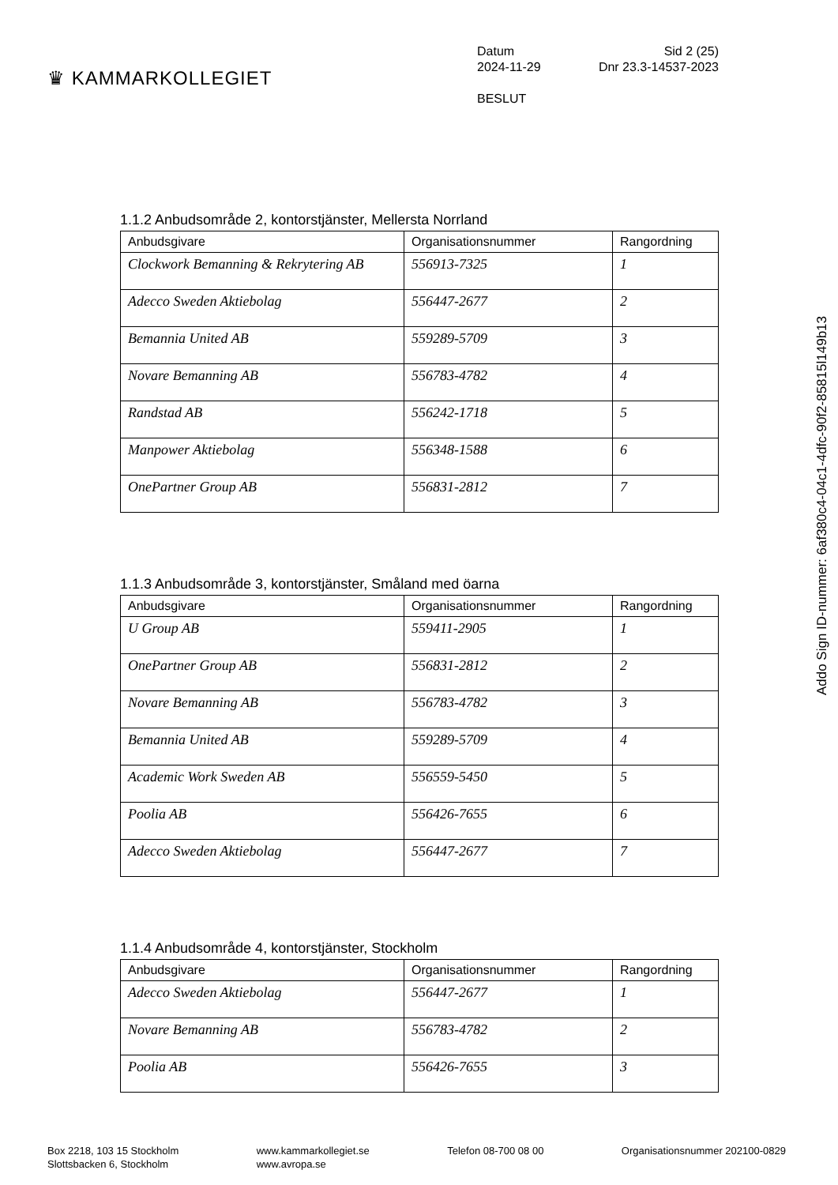♛ KAMMARKOLLEGIET
Datum Sid 2 (25)
2024-11-29 Dnr 23.3-14537-2023
BESLUT
1.1.2 Anbudsområde 2, kontorstjänster, Mellersta Norrland
| Anbudsgivare | Organisationsnummer | Rangordning |
| --- | --- | --- |
| Clockwork Bemanning & Rekrytering AB | 556913-7325 | 1 |
| Adecco Sweden Aktiebolag | 556447-2677 | 2 |
| Bemannia United AB | 559289-5709 | 3 |
| Novare Bemanning AB | 556783-4782 | 4 |
| Randstad AB | 556242-1718 | 5 |
| Manpower Aktiebolag | 556348-1588 | 6 |
| OnePartner Group AB | 556831-2812 | 7 |
1.1.3 Anbudsområde 3, kontorstjänster, Småland med öarna
| Anbudsgivare | Organisationsnummer | Rangordning |
| --- | --- | --- |
| U Group AB | 559411-2905 | 1 |
| OnePartner Group AB | 556831-2812 | 2 |
| Novare Bemanning AB | 556783-4782 | 3 |
| Bemannia United AB | 559289-5709 | 4 |
| Academic Work Sweden AB | 556559-5450 | 5 |
| Poolia AB | 556426-7655 | 6 |
| Adecco Sweden Aktiebolag | 556447-2677 | 7 |
1.1.4 Anbudsområde 4, kontorstjänster, Stockholm
| Anbudsgivare | Organisationsnummer | Rangordning |
| --- | --- | --- |
| Adecco Sweden Aktiebolag | 556447-2677 | 1 |
| Novare Bemanning AB | 556783-4782 | 2 |
| Poolia AB | 556426-7655 | 3 |
Addo Sign ID-nummer: 6af380c4-04c1-4dfc-90f2-85815l149b13
Box 2218, 103 15 Stockholm
Slottsbacken 6, Stockholm
www.kammarkollegiet.se
www.avropa.se
Telefon 08-700 08 00 Organisationsnummer 202100-0829